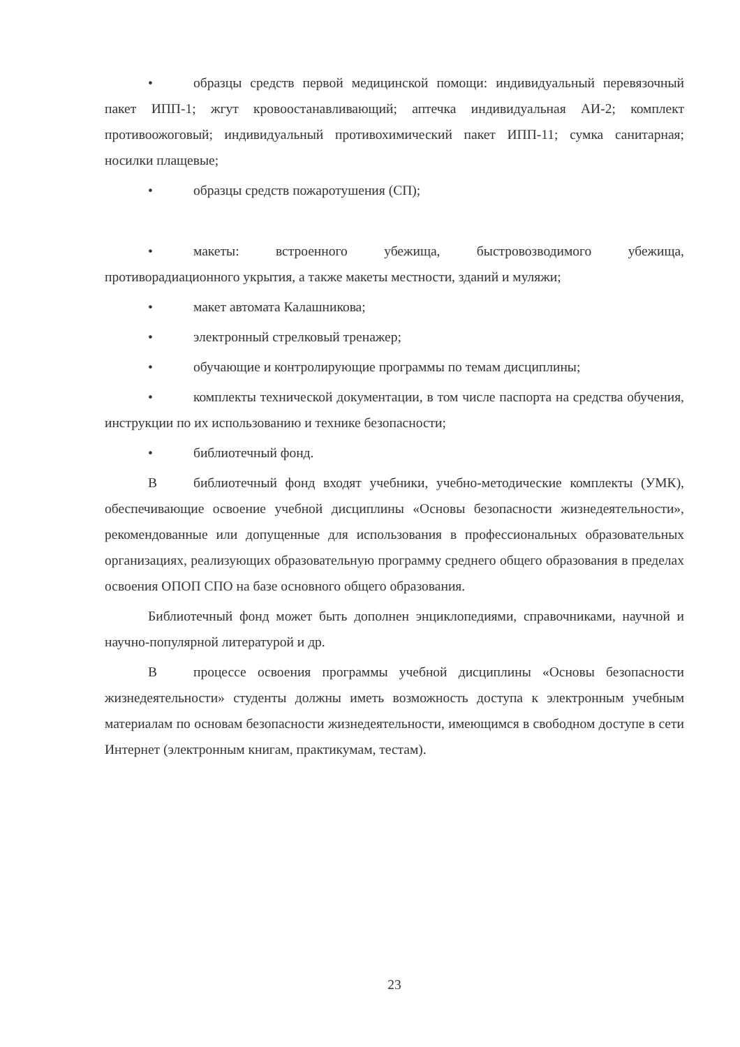• образцы средств первой медицинской помощи: индивидуальный перевязочный пакет ИПП-1; жгут кровоостанавливающий; аптечка индивидуальная АИ-2; комплект противоожоговый; индивидуальный противохимический пакет ИПП-11; сумка санитарная; носилки плащевые;
• образцы средств пожаротушения (СП);
• макеты: встроенного убежища, быстровозводимого убежища, противорадиационного укрытия, а также макеты местности, зданий и муляжи;
• макет автомата Калашникова;
• электронный стрелковый тренажер;
• обучающие и контролирующие программы по темам дисциплины;
• комплекты технической документации, в том числе паспорта на средства обучения, инструкции по их использованию и технике безопасности;
• библиотечный фонд.
Вбиблиотечный фонд входят учебники, учебно-методические комплекты (УМК), обеспечивающие освоение учебной дисциплины «Основы безопасности жизнедеятельности», рекомендованные или допущенные для использования в профессиональных образовательных организациях, реализующих образовательную программу среднего общего образования в пределах освоения ОПОП СПО на базе основного общего образования.
Библиотечный фонд может быть дополнен энциклопедиями, справочниками, научной и научно-популярной литературой и др.
Впроцессе освоения программы учебной дисциплины «Основы безопасности жизнедеятельности» студенты должны иметь возможность доступа к электронным учебным материалам по основам безопасности жизнедеятельности, имеющимся в свободном доступе в сети Интернет (электронным книгам, практикумам, тестам).
23